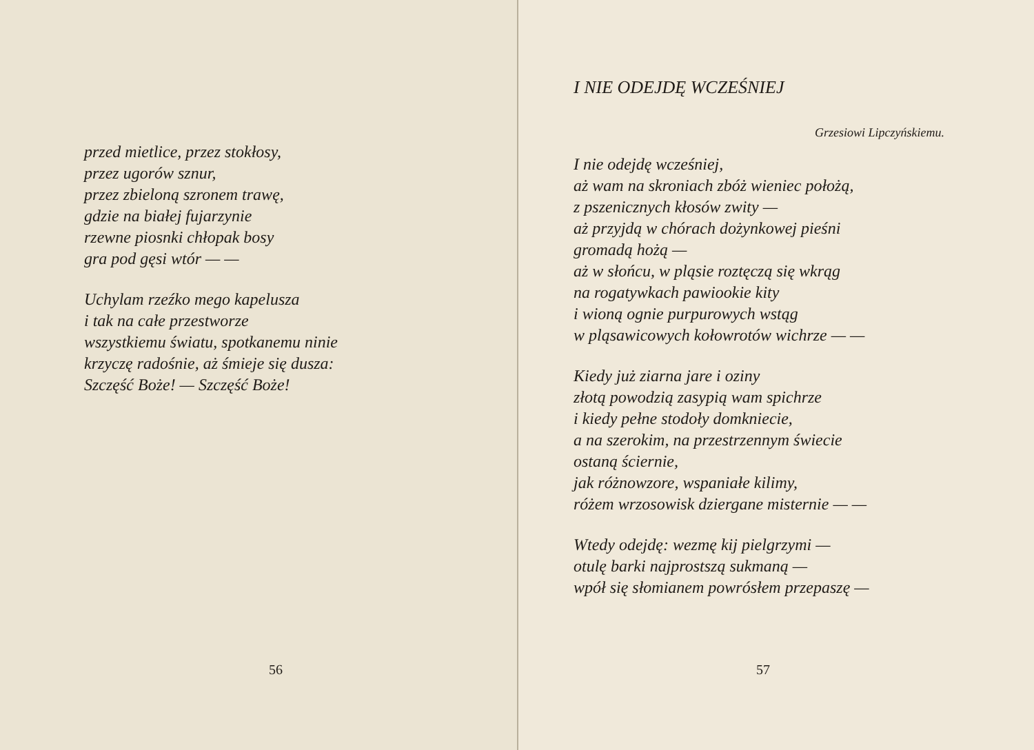przed mietlice, przez stokłosy,
przez ugorów sznur,
przez zbieloną szronem trawę,
gdzie na białej fujarzynie
rzewne piosnki chłopak bosy
gra pod gęsi wtór — —
Uchylam rzeźko mego kapelusza
i tak na całe przestworze
wszystkiemu światu, spotkanemu ninie
krzyczę radośnie, aż śmieje się dusza:
Szczęść Boże! — Szczęść Boże!
56
I NIE ODEJDĘ WCZEŚNIEJ
Grzesiowi Lipczyńskiemu.
I nie odejdę wcześniej,
aż wam na skroniach zbóż wieniec położą,
z pszenicznych kłosów zwity —
aż przyjdą w chórach dożynkowej pieśni
gromadą hożą —
aż w słońcu, w pląsie roztęczą się wkrąg
na rogatywkach pawiookie kity
i wioną ognie purpurowych wstąg
w pląsawicowych kołowrotów wichrze — —
Kiedy już ziarna jare i oziny
złotą powodzią zasypią wam spichrze
i kiedy pełne stodoły domkniecie,
a na szerokim, na przestrzennym świecie
ostaną ściernie,
jak różnowzore, wspaniałe kilimy,
różem wrzosowisk dziergane misternie — —
Wtedy odejdę: wezmę kij pielgrzymi —
otulę barki najprostszą sukmaną —
wpół się słomianem powrósłem przepaszę —
57